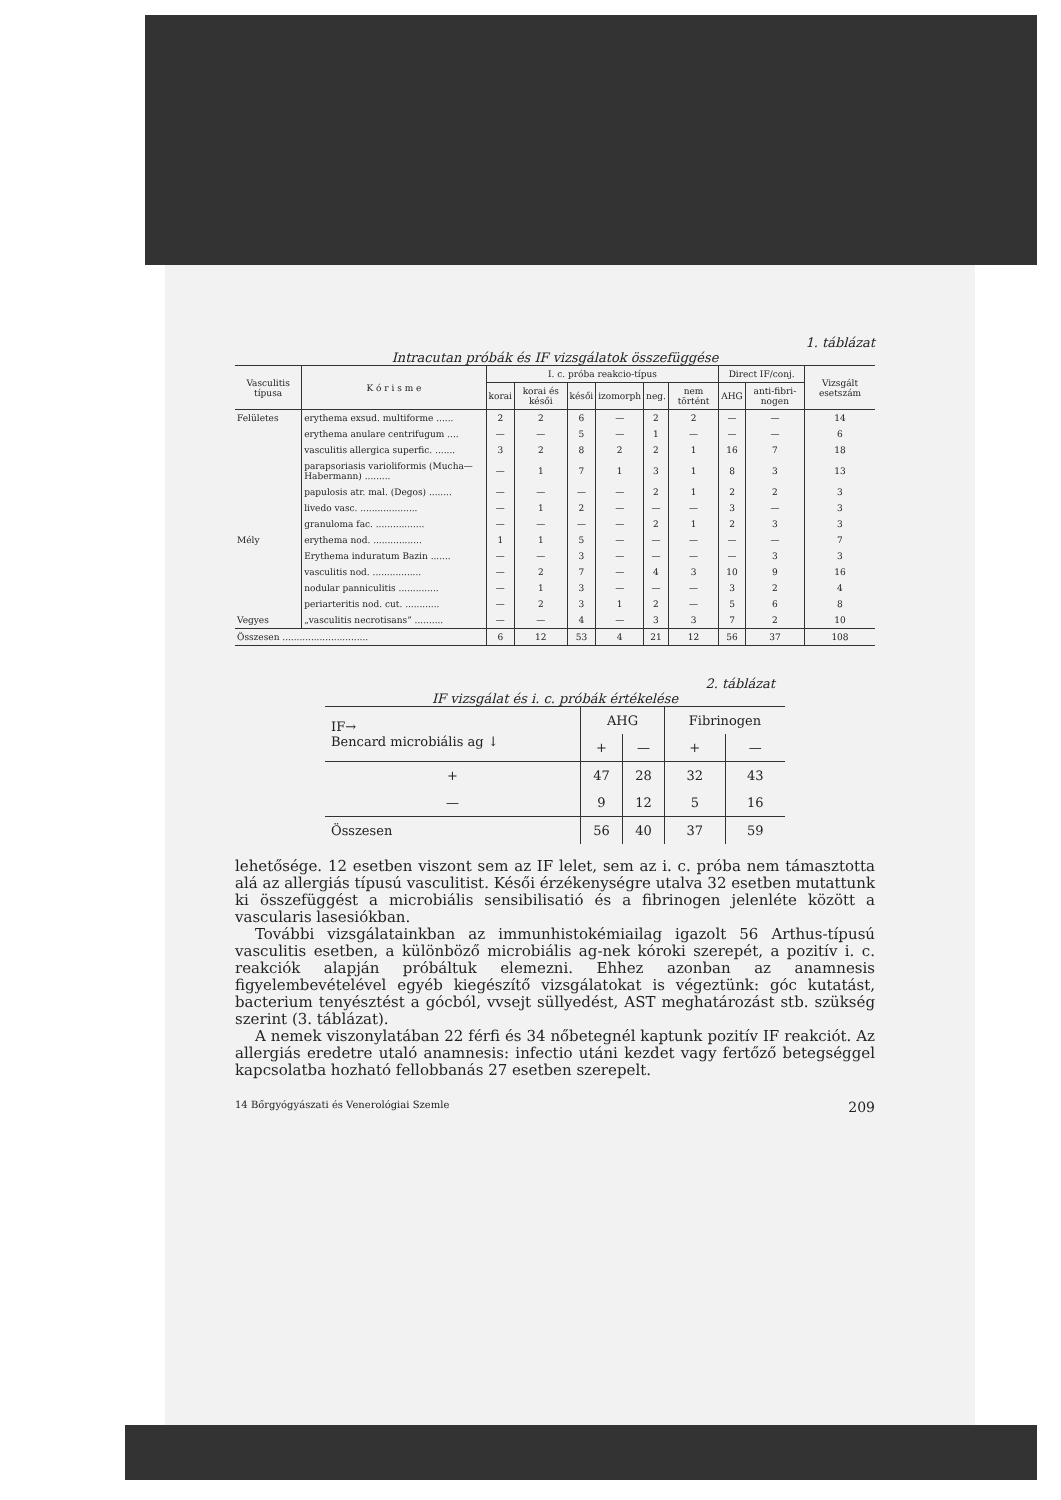1. táblázat
Intracutan próbák és IF vizsgálatok összefüggése
| Vasculitis típusa | K ó r i s m e | I. c. próba reakcio-típus | | | | | | Direct IF/conj. | | Vizsgált esetszám |
| --- | --- | --- | --- | --- | --- | --- | --- | --- | --- | --- |
| | | korai | korai és késői | késői | izomorph | neg. | nem történt | AHG | anti-fibri-nogen | |
| Felületes | erythema exsud. multiforme ...... | 2 | 2 | 6 | — | 2 | 2 | — | — | 14 |
| | erythema anulare centrifugum .... | — | — | 5 | — | 1 | — | — | — | 6 |
| | vasculitis allergica superfic. ....... | 3 | 2 | 8 | 2 | 2 | 1 | 16 | 7 | 18 |
| | parapsoriasis varioliformis (Mucha—Habermann) ......... | — | 1 | 7 | 1 | 3 | 1 | 8 | 3 | 13 |
| | papulosis atr. mal. (Degos) ........ | — | — | — | — | 2 | 1 | 2 | 2 | 3 |
| | livedo vasc. .................... | — | 1 | 2 | — | — | — | 3 | — | 3 |
| | granuloma fac. ................. | — | — | — | — | 2 | 1 | 2 | 3 | 3 |
| Mély | erythema nod. ................. | 1 | 1 | 5 | — | — | — | — | — | 7 |
| | Erythema induratum Bazin ....... | — | — | 3 | — | — | — | — | 3 | 3 |
| | vasculitis nod. ................. | — | 2 | 7 | — | 4 | 3 | 10 | 9 | 16 |
| | nodular panniculitis .............. | — | 1 | 3 | — | — | — | 3 | 2 | 4 |
| | periarteritis nod. cut. ............ | — | 2 | 3 | 1 | 2 | — | 5 | 6 | 8 |
| Vegyes | „vasculitis necrotisans” .......... | — | — | 4 | — | 3 | 3 | 7 | 2 | 10 |
| Összesen .............................. | | 6 | 12 | 53 | 4 | 21 | 12 | 56 | 37 | 108 |
2. táblázat
IF vizsgálat és i. c. próbák értékelése
| IF→ Bencard microbiális ag ↓ | AHG | | Fibrinogen | |
| --- | --- | --- | --- | --- |
| | + | — | + | — |
| + | 47 | 28 | 32 | 43 |
| — | 9 | 12 | 5 | 16 |
| Összesen | 56 | 40 | 37 | 59 |
lehetősége. 12 esetben viszont sem az IF lelet, sem az i. c. próba nem támasztotta alá az allergiás típusú vasculitist. Késői érzékenységre utalva 32 esetben mutattunk ki összefüggést a microbiális sensibilisatió és a fibrinogen jelenléte között a vascularis lasesiókban.
További vizsgálatainkban az immunhistokémiailag igazolt 56 Arthus-típusú vasculitis esetben, a különböző microbiális ag-nek kóroki szerepét, a pozitív i. c. reakciók alapján próbáltuk elemezni. Ehhez azonban az anamnesis figyelembevételével egyéb kiegészítő vizsgálatokat is végeztünk: góc kutatást, bacterium tenyésztést a gócból, vvsejt süllyedést, AST meghatározást stb. szükség szerint (3. táblázat).
A nemek viszonylatában 22 férfi és 34 nőbetegnél kaptunk pozitív IF reakciót. Az allergiás eredetre utaló anamnesis: infectio utáni kezdet vagy fertőző betegséggel kapcsolatba hozható fellobbanás 27 esetben szerepelt.
14 Bőrgyógyászati és Venerológiai Szemle 209